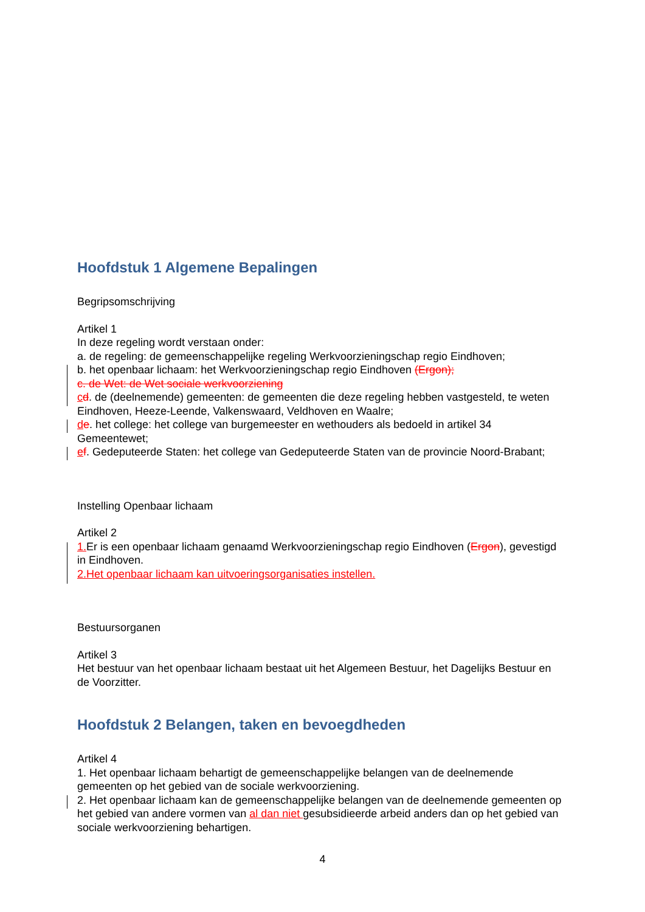Hoofdstuk 1 Algemene Bepalingen
Begripsomschrijving
Artikel 1
In deze regeling wordt verstaan onder:
a. de regeling: de gemeenschappelijke regeling Werkvoorzieningschap regio Eindhoven;
b. het openbaar lichaam: het Werkvoorzieningschap regio Eindhoven (Ergon);
c. de Wet: de Wet sociale werkvoorziening
cd. de (deelnemende) gemeenten: de gemeenten die deze regeling hebben vastgesteld, te weten Eindhoven, Heeze-Leende, Valkenswaard, Veldhoven en Waalre;
de. het college: het college van burgemeester en wethouders als bedoeld in artikel 34 Gemeentewet;
ef. Gedeputeerde Staten: het college van Gedeputeerde Staten van de provincie Noord-Brabant;
Instelling Openbaar lichaam
Artikel 2
1. Er is een openbaar lichaam genaamd Werkvoorzieningschap regio Eindhoven (Ergon), gevestigd in Eindhoven.
2.Het openbaar lichaam kan uitvoeringsorganisaties instellen.
Bestuursorganen
Artikel 3
Het bestuur van het openbaar lichaam bestaat uit het Algemeen Bestuur, het Dagelijks Bestuur en de Voorzitter.
Hoofdstuk 2 Belangen, taken en bevoegdheden
Artikel 4
1. Het openbaar lichaam behartigt de gemeenschappelijke belangen van de deelnemende gemeenten op het gebied van de sociale werkvoorziening.
2. Het openbaar lichaam kan de gemeenschappelijke belangen van de deelnemende gemeenten op het gebied van andere vormen van al dan niet gesubsidieerde arbeid anders dan op het gebied van sociale werkvoorziening behartigen.
4